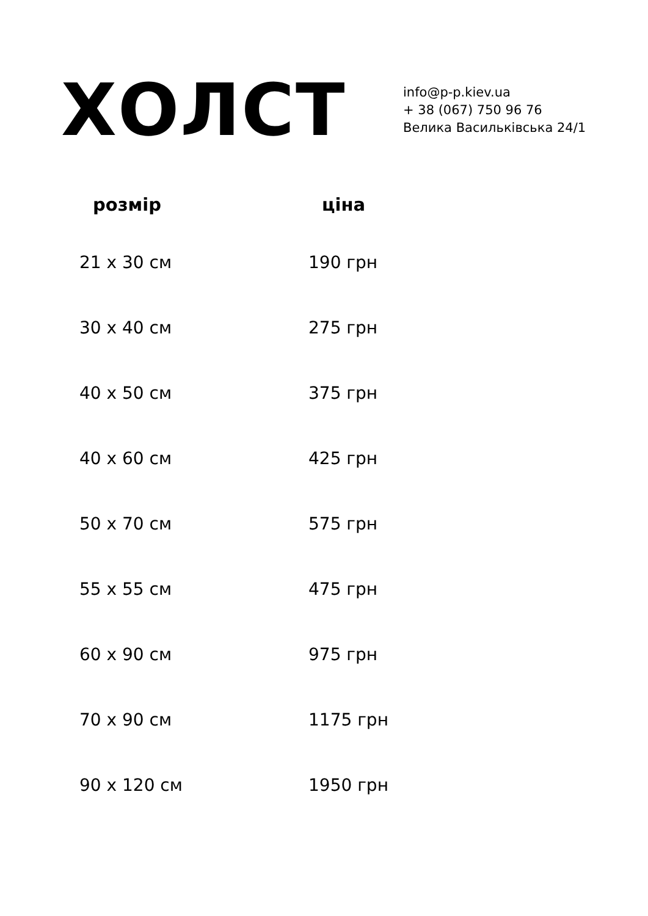ХОЛСТ
info@p-p.kiev.ua
+ 38 (067) 750 96 76
Велика Васильківська 24/1
| розмір | ціна |
| --- | --- |
| 21 x 30 см | 190 грн |
| 30 x 40 см | 275 грн |
| 40 x 50 см | 375 грн |
| 40 x 60 см | 425 грн |
| 50 x 70 см | 575 грн |
| 55 x 55 см | 475 грн |
| 60 x 90 см | 975 грн |
| 70 x 90 см | 1175 грн |
| 90 x 120 см | 1950 грн |